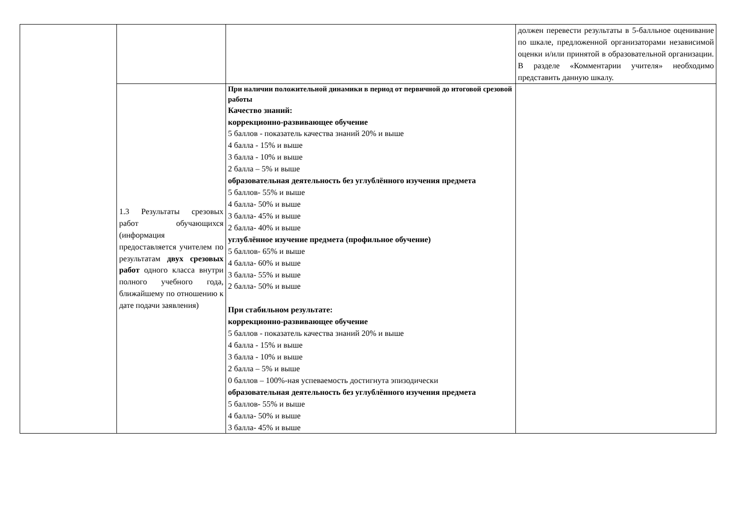| | | | должен перевести результаты в 5-балльное оценивание по шкале, предложенной организаторами независимой оценки и/или принятой в образовательной организации. В разделе «Комментарии учителя» необходимо представить данную шкалу. |
| | 1.3 Результаты срезовых работ обучающихся (информация предоставляется учителем по результатам двух срезовых работ одного класса внутри полного учебного года, ближайшему по отношению к дате подачи заявления) | При наличии положительной динамики в период от первичной до итоговой срезовой работы Качество знаний: коррекционно-развивающее обучение 5 баллов - показатель качества знаний 20% и выше 4 балла - 15% и выше 3 балла - 10% и выше 2 балла – 5% и выше образовательная деятельность без углублённого изучения предмета 5 баллов- 55% и выше 4 балла- 50% и выше 3 балла- 45% и выше 2 балла- 40% и выше углублённое изучение предмета (профильное обучение) 5 баллов- 65% и выше 4 балла- 60% и выше 3 балла- 55% и выше 2 балла- 50% и выше При стабильном результате: коррекционно-развивающее обучение 5 баллов - показатель качества знаний 20% и выше 4 балла - 15% и выше 3 балла - 10% и выше 2 балла – 5% и выше 0 баллов – 100%-ная успеваемость достигнута эпизодически образовательная деятельность без углублённого изучения предмета 5 баллов- 55% и выше 4 балла- 50% и выше 3 балла- 45% и выше | |